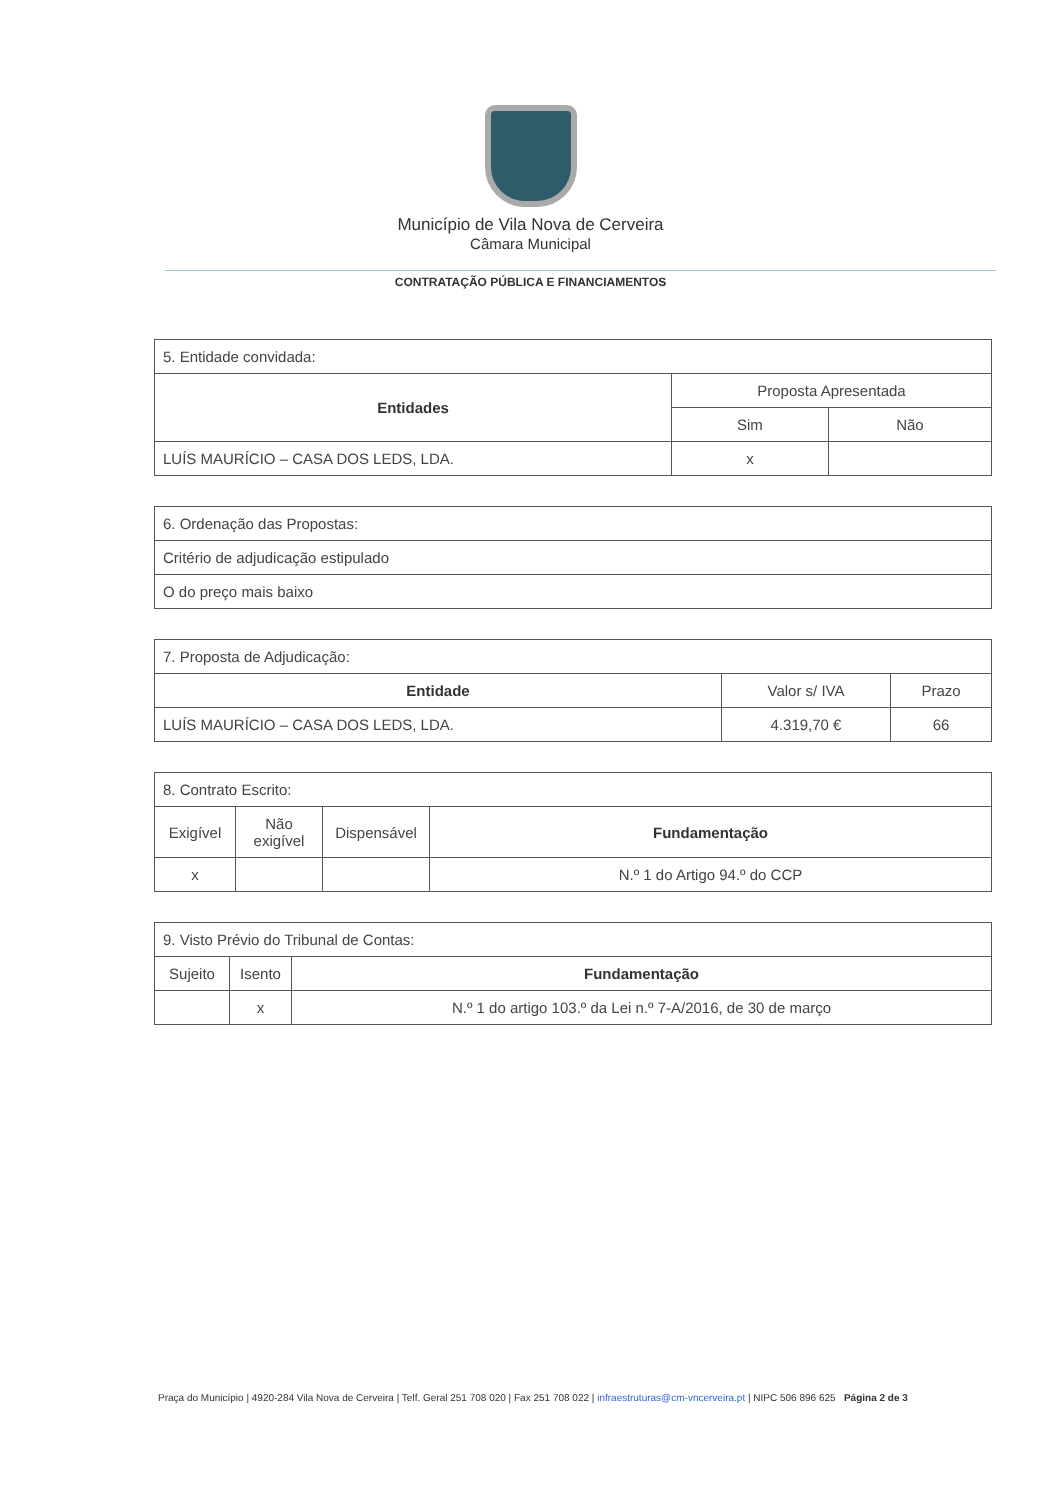Município de Vila Nova de Cerveira
Câmara Municipal
CONTRATAÇÃO PÚBLICA E FINANCIAMENTOS
| 5. Entidade convidada: | | |
| Entidades | Proposta Apresentada | |
| | Sim | Não |
| LUÍS MAURÍCIO – CASA DOS LEDS, LDA. | x | |
| 6. Ordenação das Propostas: |
| Critério de adjudicação estipulado |
| O do preço mais baixo |
| 7. Proposta de Adjudicação: | | |
| Entidade | Valor s/ IVA | Prazo |
| LUÍS MAURÍCIO – CASA DOS LEDS, LDA. | 4.319,70 € | 66 |
| 8. Contrato Escrito: | | | |
| Exigível | Não exigível | Dispensável | Fundamentação |
| x | | | N.º 1 do Artigo 94.º do CCP |
| 9. Visto Prévio do Tribunal de Contas: | | |
| Sujeito | Isento | Fundamentação |
| | x | N.º 1 do artigo 103.º da Lei n.º 7-A/2016, de 30 de março |
Praça do Município | 4920-284 Vila Nova de Cerveira | Telf. Geral 251 708 020 | Fax 251 708 022 | infraestruturas@cm-vncerveira.pt | NIPC 506 896 625 Página 2 de 3